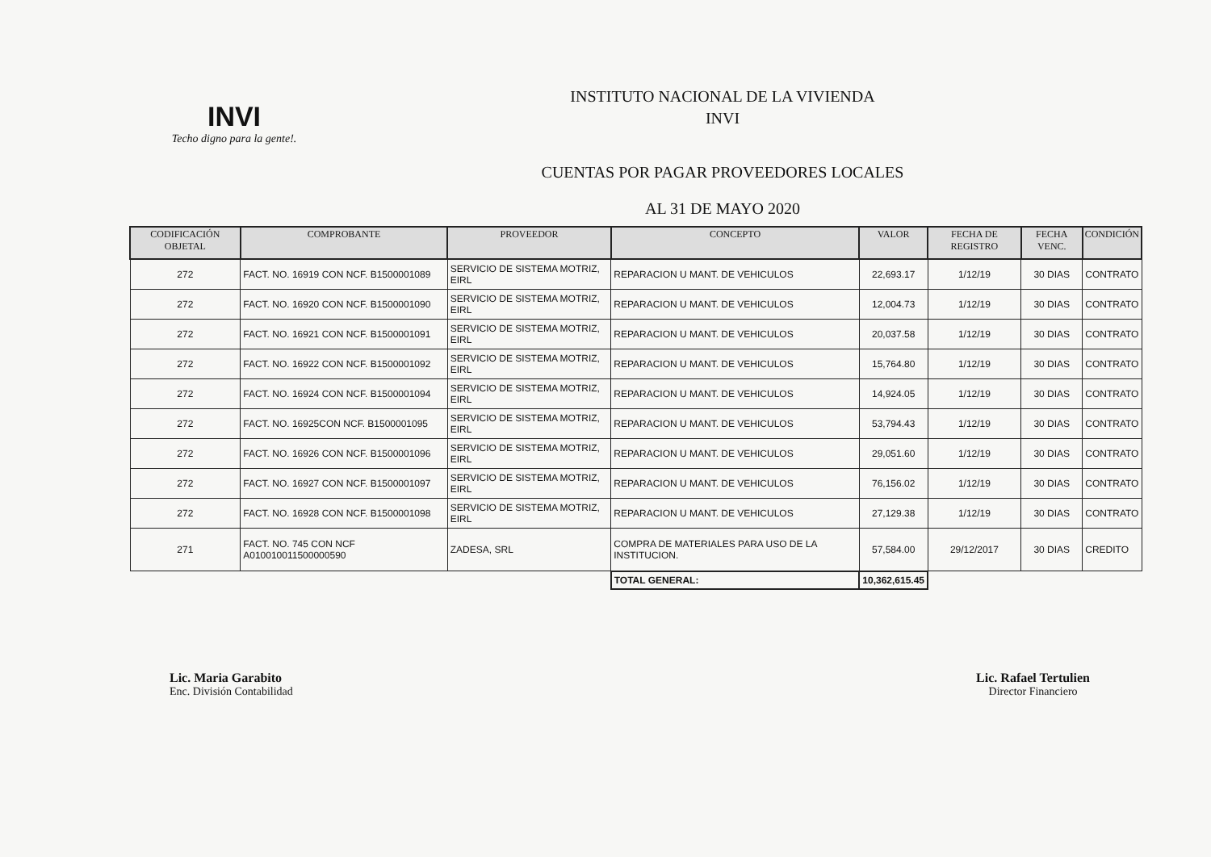INVI
Techo digno para la gente!.
INSTITUTO NACIONAL DE LA VIVIENDA
INVI
CUENTAS POR PAGAR PROVEEDORES LOCALES
AL 31 DE MAYO 2020
| CODIFICACIÓN OBJETAL | COMPROBANTE | PROVEEDOR | CONCEPTO | VALOR | FECHA DE REGISTRO | FECHA VENC. | CONDICIÓN |
| --- | --- | --- | --- | --- | --- | --- | --- |
| 272 | FACT. NO. 16919 CON NCF. B1500001089 | SERVICIO DE SISTEMA MOTRIZ, EIRL | REPARACION U MANT. DE VEHICULOS | 22,693.17 | 1/12/19 | 30 DIAS | CONTRATO |
| 272 | FACT. NO. 16920 CON NCF. B1500001090 | SERVICIO DE SISTEMA MOTRIZ, EIRL | REPARACION U MANT. DE VEHICULOS | 12,004.73 | 1/12/19 | 30 DIAS | CONTRATO |
| 272 | FACT. NO. 16921 CON NCF. B1500001091 | SERVICIO DE SISTEMA MOTRIZ, EIRL | REPARACION U MANT. DE VEHICULOS | 20,037.58 | 1/12/19 | 30 DIAS | CONTRATO |
| 272 | FACT. NO. 16922 CON NCF. B1500001092 | SERVICIO DE SISTEMA MOTRIZ, EIRL | REPARACION U MANT. DE VEHICULOS | 15,764.80 | 1/12/19 | 30 DIAS | CONTRATO |
| 272 | FACT. NO. 16924 CON NCF. B1500001094 | SERVICIO DE SISTEMA MOTRIZ, EIRL | REPARACION U MANT. DE VEHICULOS | 14,924.05 | 1/12/19 | 30 DIAS | CONTRATO |
| 272 | FACT. NO. 16925CON NCF. B1500001095 | SERVICIO DE SISTEMA MOTRIZ, EIRL | REPARACION U MANT. DE VEHICULOS | 53,794.43 | 1/12/19 | 30 DIAS | CONTRATO |
| 272 | FACT. NO. 16926 CON NCF. B1500001096 | SERVICIO DE SISTEMA MOTRIZ, EIRL | REPARACION U MANT. DE VEHICULOS | 29,051.60 | 1/12/19 | 30 DIAS | CONTRATO |
| 272 | FACT. NO. 16927 CON NCF. B1500001097 | SERVICIO DE SISTEMA MOTRIZ, EIRL | REPARACION U MANT. DE VEHICULOS | 76,156.02 | 1/12/19 | 30 DIAS | CONTRATO |
| 272 | FACT. NO. 16928 CON NCF. B1500001098 | SERVICIO DE SISTEMA MOTRIZ, EIRL | REPARACION U MANT. DE VEHICULOS | 27,129.38 | 1/12/19 | 30 DIAS | CONTRATO |
| 271 | FACT. NO. 745 CON NCF A010010011500000590 | ZADESA, SRL | COMPRA DE MATERIALES PARA USO DE LA INSTITUCION. | 57,584.00 | 29/12/2017 | 30 DIAS | CREDITO |
| | | | TOTAL GENERAL: | 10,362,615.45 | | | |
Lic. Maria Garabito
Enc. División Contabilidad
Lic. Rafael Tertulien
Director Financiero